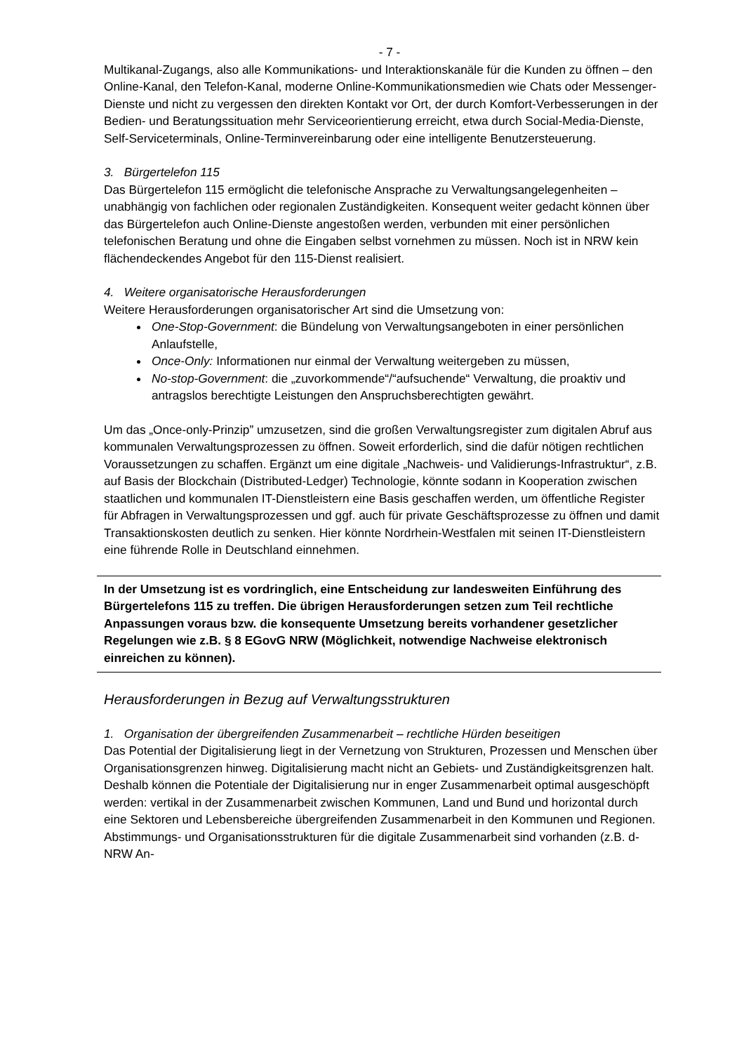- 7 -
Multikanal-Zugangs, also alle Kommunikations- und Interaktionskanäle für die Kunden zu öffnen – den Online-Kanal, den Telefon-Kanal, moderne Online-Kommunikationsmedien wie Chats oder Messenger-Dienste und nicht zu vergessen den direkten Kontakt vor Ort, der durch Komfort-Verbesserungen in der Bedien- und Beratungssituation mehr Serviceorientierung erreicht, etwa durch Social-Media-Dienste, Self-Serviceterminals, Online-Terminvereinbarung oder eine intelligente Benutzersteuerung.
3. Bürgertelefon 115
Das Bürgertelefon 115 ermöglicht die telefonische Ansprache zu Verwaltungsangelegenheiten – unabhängig von fachlichen oder regionalen Zuständigkeiten. Konsequent weiter gedacht können über das Bürgertelefon auch Online-Dienste angestoßen werden, verbunden mit einer persönlichen telefonischen Beratung und ohne die Eingaben selbst vornehmen zu müssen. Noch ist in NRW kein flächendeckendes Angebot für den 115-Dienst realisiert.
4. Weitere organisatorische Herausforderungen
Weitere Herausforderungen organisatorischer Art sind die Umsetzung von:
One-Stop-Government: die Bündelung von Verwaltungsangeboten in einer persönlichen Anlaufstelle,
Once-Only: Informationen nur einmal der Verwaltung weitergeben zu müssen,
No-stop-Government: die „zuvorkommende“/“aufsuchende“ Verwaltung, die proaktiv und antragslos berechtigte Leistungen den Anspruchsberechtigten gewährt.
Um das „Once-only-Prinzip” umzusetzen, sind die großen Verwaltungsregister zum digitalen Abruf aus kommunalen Verwaltungsprozessen zu öffnen. Soweit erforderlich, sind die dafür nötigen rechtlichen Voraussetzungen zu schaffen. Ergänzt um eine digitale „Nachweis- und Validierungs-Infrastruktur“, z.B. auf Basis der Blockchain (Distributed-Ledger) Technologie, könnte sodann in Kooperation zwischen staatlichen und kommunalen IT-Dienstleistern eine Basis geschaffen werden, um öffentliche Register für Abfragen in Verwaltungsprozessen und ggf. auch für private Geschäftsprozesse zu öffnen und damit Transaktionskosten deutlich zu senken. Hier könnte Nordrhein-Westfalen mit seinen IT-Dienstleistern eine führende Rolle in Deutschland einnehmen.
In der Umsetzung ist es vordringlich, eine Entscheidung zur landesweiten Einführung des Bürgertelefons 115 zu treffen. Die übrigen Herausforderungen setzen zum Teil rechtliche Anpassungen voraus bzw. die konsequente Umsetzung bereits vorhandener gesetzlicher Regelungen wie z.B. § 8 EGovG NRW (Möglichkeit, notwendige Nachweise elektronisch einreichen zu können).
Herausforderungen in Bezug auf Verwaltungsstrukturen
1. Organisation der übergreifenden Zusammenarbeit – rechtliche Hürden beseitigen
Das Potential der Digitalisierung liegt in der Vernetzung von Strukturen, Prozessen und Menschen über Organisationsgrenzen hinweg. Digitalisierung macht nicht an Gebiets- und Zuständigkeitsgrenzen halt. Deshalb können die Potentiale der Digitalisierung nur in enger Zusammenarbeit optimal ausgeschöpft werden: vertikal in der Zusammenarbeit zwischen Kommunen, Land und Bund und horizontal durch eine Sektoren und Lebensbereiche übergreifenden Zusammenarbeit in den Kommunen und Regionen. Abstimmungs- und Organisationsstrukturen für die digitale Zusammenarbeit sind vorhanden (z.B. d-NRW An-